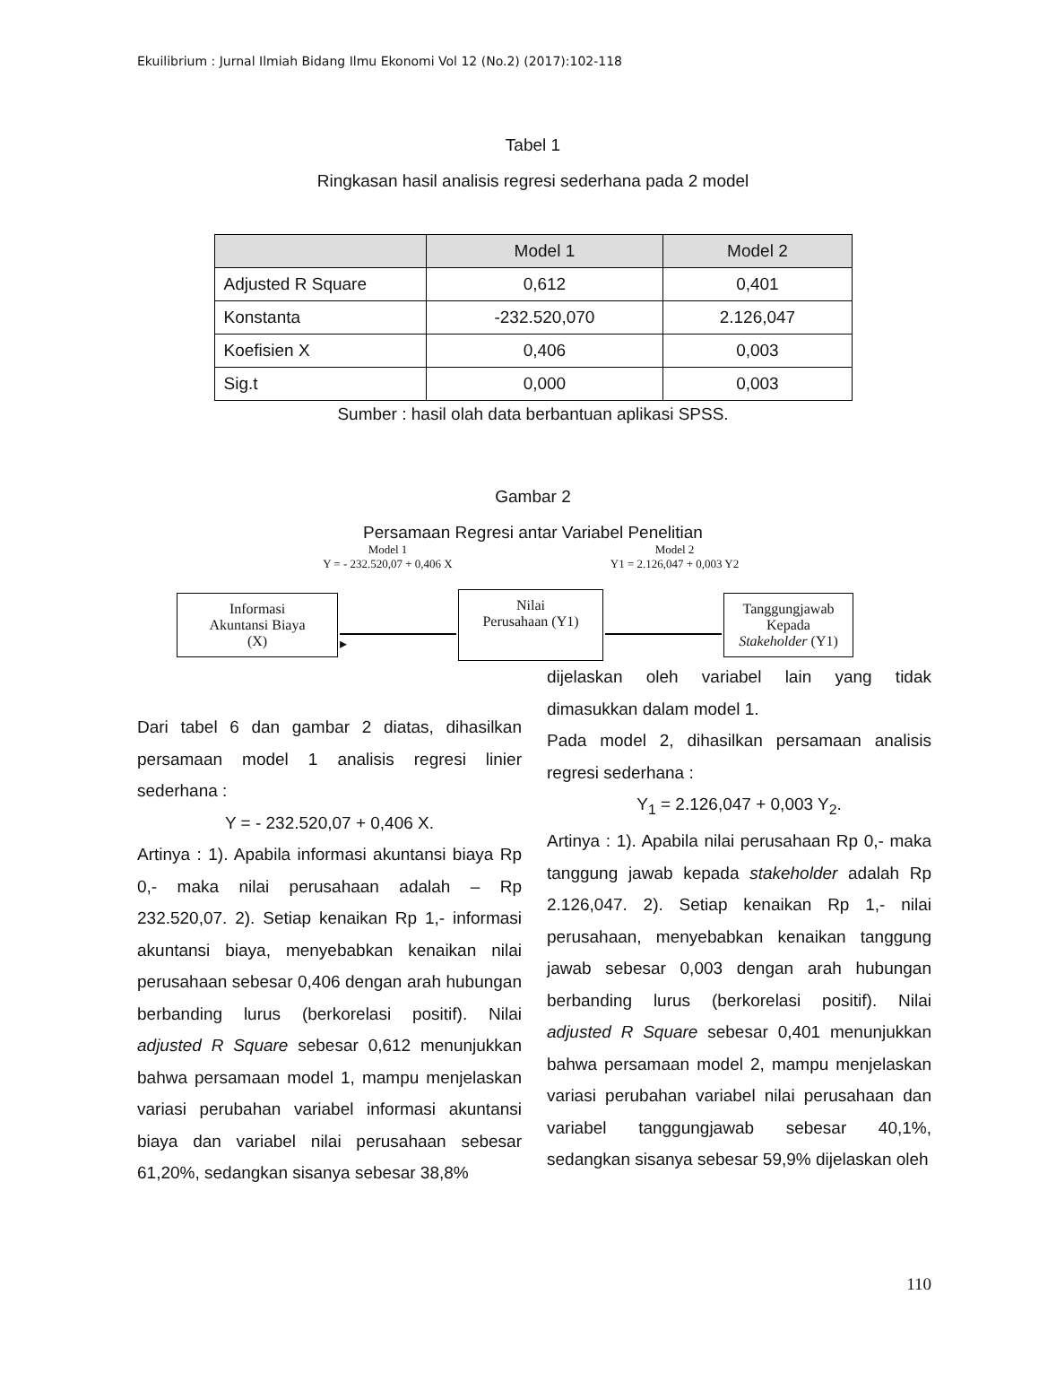Ekuilibrium : Jurnal Ilmiah Bidang Ilmu Ekonomi Vol 12 (No.2) (2017):102-118
Tabel 1
Ringkasan hasil analisis regresi sederhana pada 2 model
| | Model 1 | Model 2 |
| --- | --- | --- |
| Adjusted R Square | 0,612 | 0,401 |
| Konstanta | -232.520,070 | 2.126,047 |
| Koefisien X | 0,406 | 0,003 |
| Sig.t | 0,000 | 0,003 |
Sumber : hasil olah data berbantuan aplikasi SPSS.
Gambar 2
Persamaan Regresi antar Variabel Penelitian
Model 1
Y = - 232.520,07 + 0,406 X
Model 2
Y1 = 2.126,047 + 0,003 Y2
Informasi
Akuntansi Biaya
(X)
▸
Nilai
Perusahaan (Y1)
Tanggungjawab
Kepada
Stakeholder (Y1)
Dari tabel 6 dan gambar 2 diatas, dihasilkan persamaan model 1 analisis regresi linier sederhana :
Y = - 232.520,07 + 0,406 X.
Artinya : 1). Apabila informasi akuntansi biaya Rp 0,- maka nilai perusahaan adalah – Rp 232.520,07. 2). Setiap kenaikan Rp 1,- informasi akuntansi biaya, menyebabkan kenaikan nilai perusahaan sebesar 0,406 dengan arah hubungan berbanding lurus (berkorelasi positif). Nilai adjusted R Square sebesar 0,612 menunjukkan bahwa persamaan model 1, mampu menjelaskan variasi perubahan variabel informasi akuntansi biaya dan variabel nilai perusahaan sebesar 61,20%, sedangkan sisanya sebesar 38,8%
dijelaskan oleh variabel lain yang tidak dimasukkan dalam model 1.
Pada model 2, dihasilkan persamaan analisis regresi sederhana :
Y<sub>1</sub> = 2.126,047 + 0,003 Y<sub>2</sub>.
Artinya : 1). Apabila nilai perusahaan Rp 0,- maka tanggung jawab kepada stakeholder adalah Rp 2.126,047. 2). Setiap kenaikan Rp 1,- nilai perusahaan, menyebabkan kenaikan tanggung jawab sebesar 0,003 dengan arah hubungan berbanding lurus (berkorelasi positif). Nilai adjusted R Square sebesar 0,401 menunjukkan bahwa persamaan model 2, mampu menjelaskan variasi perubahan variabel nilai perusahaan dan variabel tanggungjawab sebesar 40,1%, sedangkan sisanya sebesar 59,9% dijelaskan oleh
110